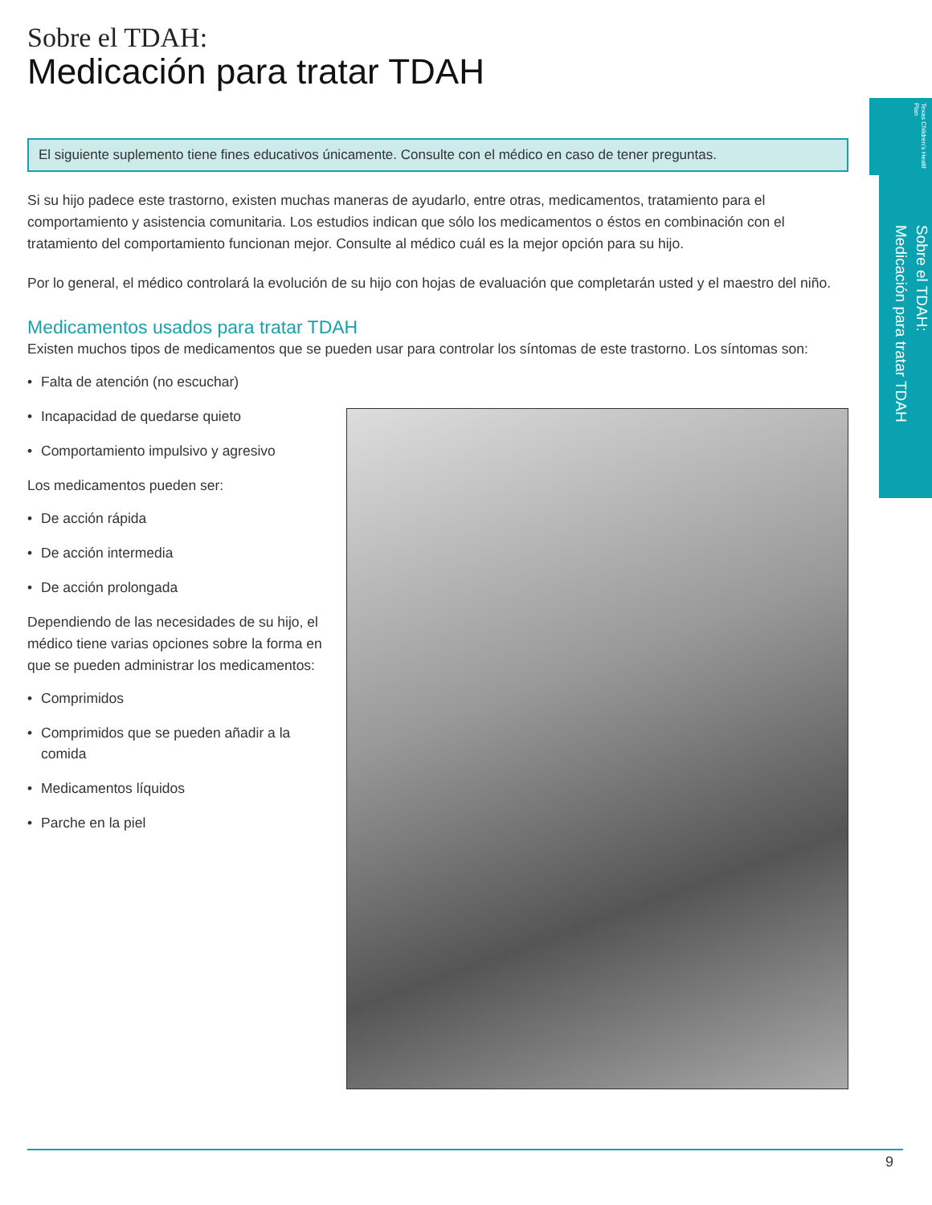Texas Children's Health Plan
Sobre el TDAH:
Medicación para tratar TDAH
Sobre el TDAH:
Medicación para tratar TDAH
El siguiente suplemento tiene fines educativos únicamente. Consulte con el médico en caso de tener preguntas.
Si su hijo padece este trastorno, existen muchas maneras de ayudarlo, entre otras, medicamentos, tratamiento para el comportamiento y asistencia comunitaria. Los estudios indican que sólo los medicamentos o éstos en combinación con el tratamiento del comportamiento funcionan mejor. Consulte al médico cuál es la mejor opción para su hijo.
Por lo general, el médico controlará la evolución de su hijo con hojas de evaluación que completarán usted y el maestro del niño.
Medicamentos usados para tratar TDAH
Existen muchos tipos de medicamentos que se pueden usar para controlar los síntomas de este trastorno. Los síntomas son:
• Falta de atención (no escuchar)
• Incapacidad de quedarse quieto
• Comportamiento impulsivo y agresivo
Los medicamentos pueden ser:
• De acción rápida
• De acción intermedia
• De acción prolongada
Dependiendo de las necesidades de su hijo, el médico tiene varias opciones sobre la forma en que se pueden administrar los medicamentos:
• Comprimidos
• Comprimidos que se pueden añadir a la comida
• Medicamentos líquidos
• Parche en la piel
9